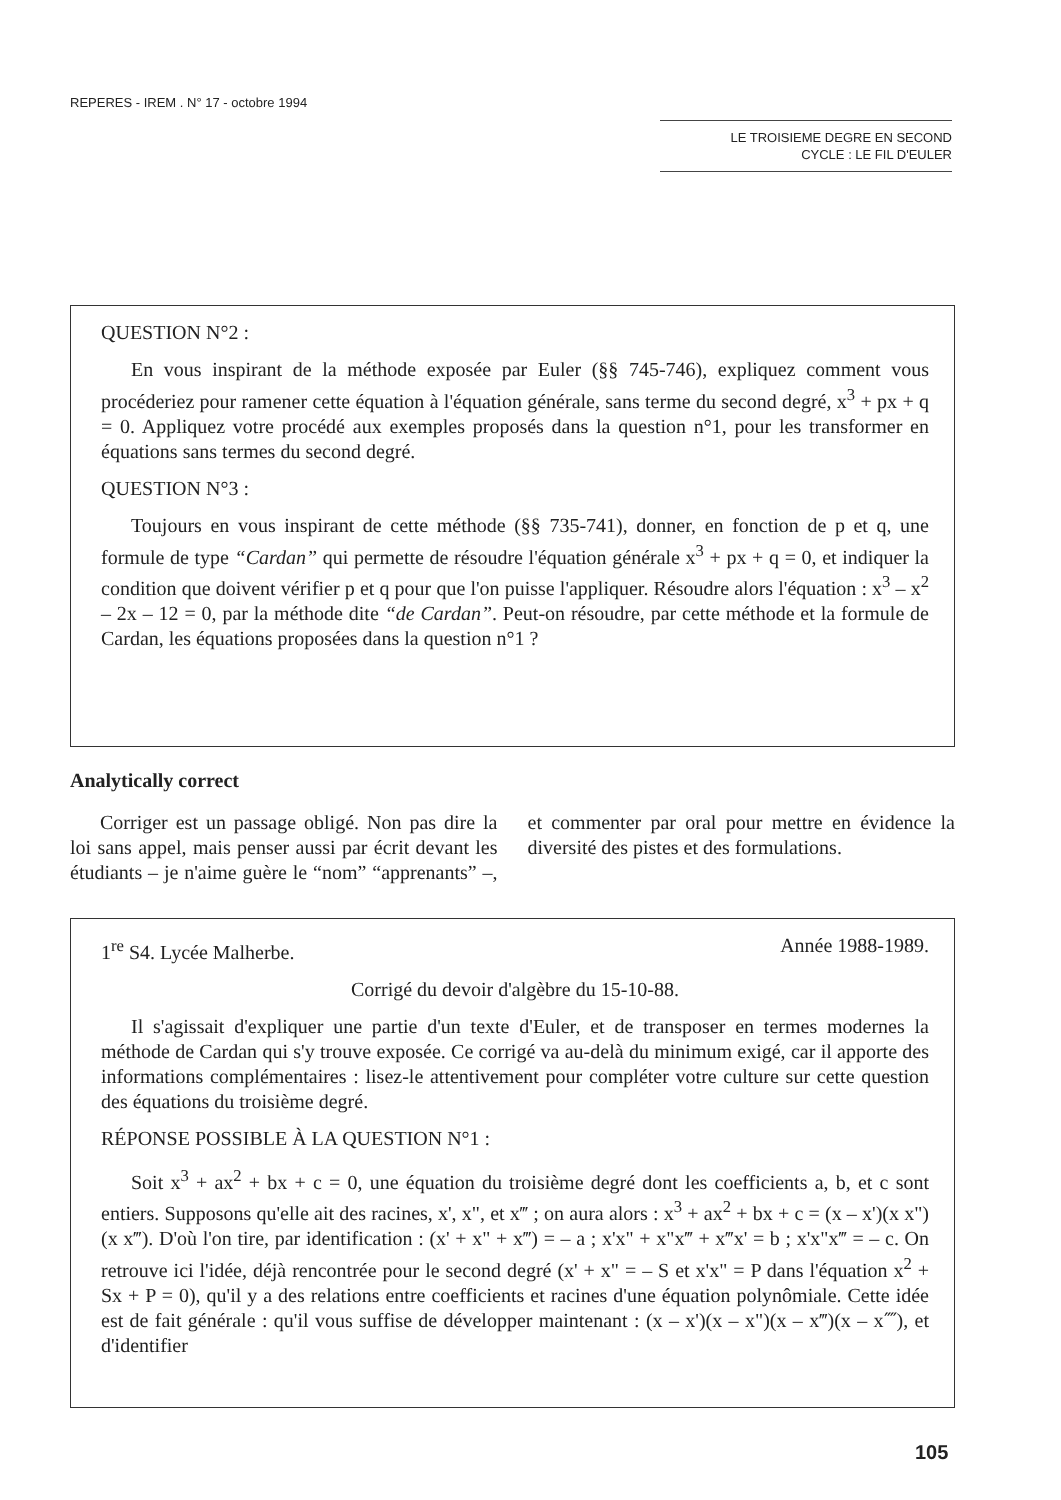REPERES - IREM . N° 17 - octobre 1994
LE TROISIEME DEGRE EN SECOND
CYCLE : LE FIL D'EULER
QUESTION N°2 :
En vous inspirant de la méthode exposée par Euler (§§ 745-746), expliquez comment vous procéderiez pour ramener cette équation à l'équation générale, sans terme du second degré, x<sup>3</sup> + px + q = 0. Appliquez votre procédé aux exemples proposés dans la question n°1, pour les transformer en équations sans termes du second degré.
QUESTION N°3 :
Toujours en vous inspirant de cette méthode (§§ 735-741), donner, en fonction de p et q, une formule de type “Cardan” qui permette de résoudre l'équation générale x<sup>3</sup> + px + q = 0, et indiquer la condition que doivent vérifier p et q pour que l'on puisse l'appliquer. Résoudre alors l'équation : x<sup>3</sup> – x<sup>2</sup> – 2x – 12 = 0, par la méthode dite “de Cardan”. Peut-on résoudre, par cette méthode et la formule de Cardan, les équations proposées dans la question n°1 ?
Analytically correct
Corriger est un passage obligé. Non pas dire la loi sans appel, mais penser aussi par écrit devant les étudiants – je n'aime guère le “nom” “apprenants” –, et commenter par oral pour mettre en évidence la diversité des pistes et des formulations.
1<sup>re</sup> S4. Lycée Malherbe. Année 1988-1989.
Corrigé du devoir d'algèbre du 15-10-88.
Il s'agissait d'expliquer une partie d'un texte d'Euler, et de transposer en termes modernes la méthode de Cardan qui s'y trouve exposée. Ce corrigé va au-delà du minimum exigé, car il apporte des informations complémentaires : lisez-le attentivement pour compléter votre culture sur cette question des équations du troisième degré.
RÉPONSE POSSIBLE À LA QUESTION N°1 :
Soit x<sup>3</sup> + ax<sup>2</sup> + bx + c = 0, une équation du troisième degré dont les coefficients a, b, et c sont entiers. Supposons qu'elle ait des racines, x', x", et x‴ ; on aura alors : x<sup>3</sup> + ax<sup>2</sup> + bx + c = (x – x')(x x")(x x‴). D'où l'on tire, par identification : (x' + x" + x‴) = – a ; x'x" + x"x‴ + x‴x' = b ; x'x"x‴ = – c. On retrouve ici l'idée, déjà rencontrée pour le second degré (x' + x" = – S et x'x" = P dans l'équation x<sup>2</sup> + Sx + P = 0), qu'il y a des relations entre coefficients et racines d'une équation polynômiale. Cette idée est de fait générale : qu'il vous suffise de développer maintenant : (x – x')(x – x")(x – x‴)(x – x⁗), et d'identifier
105